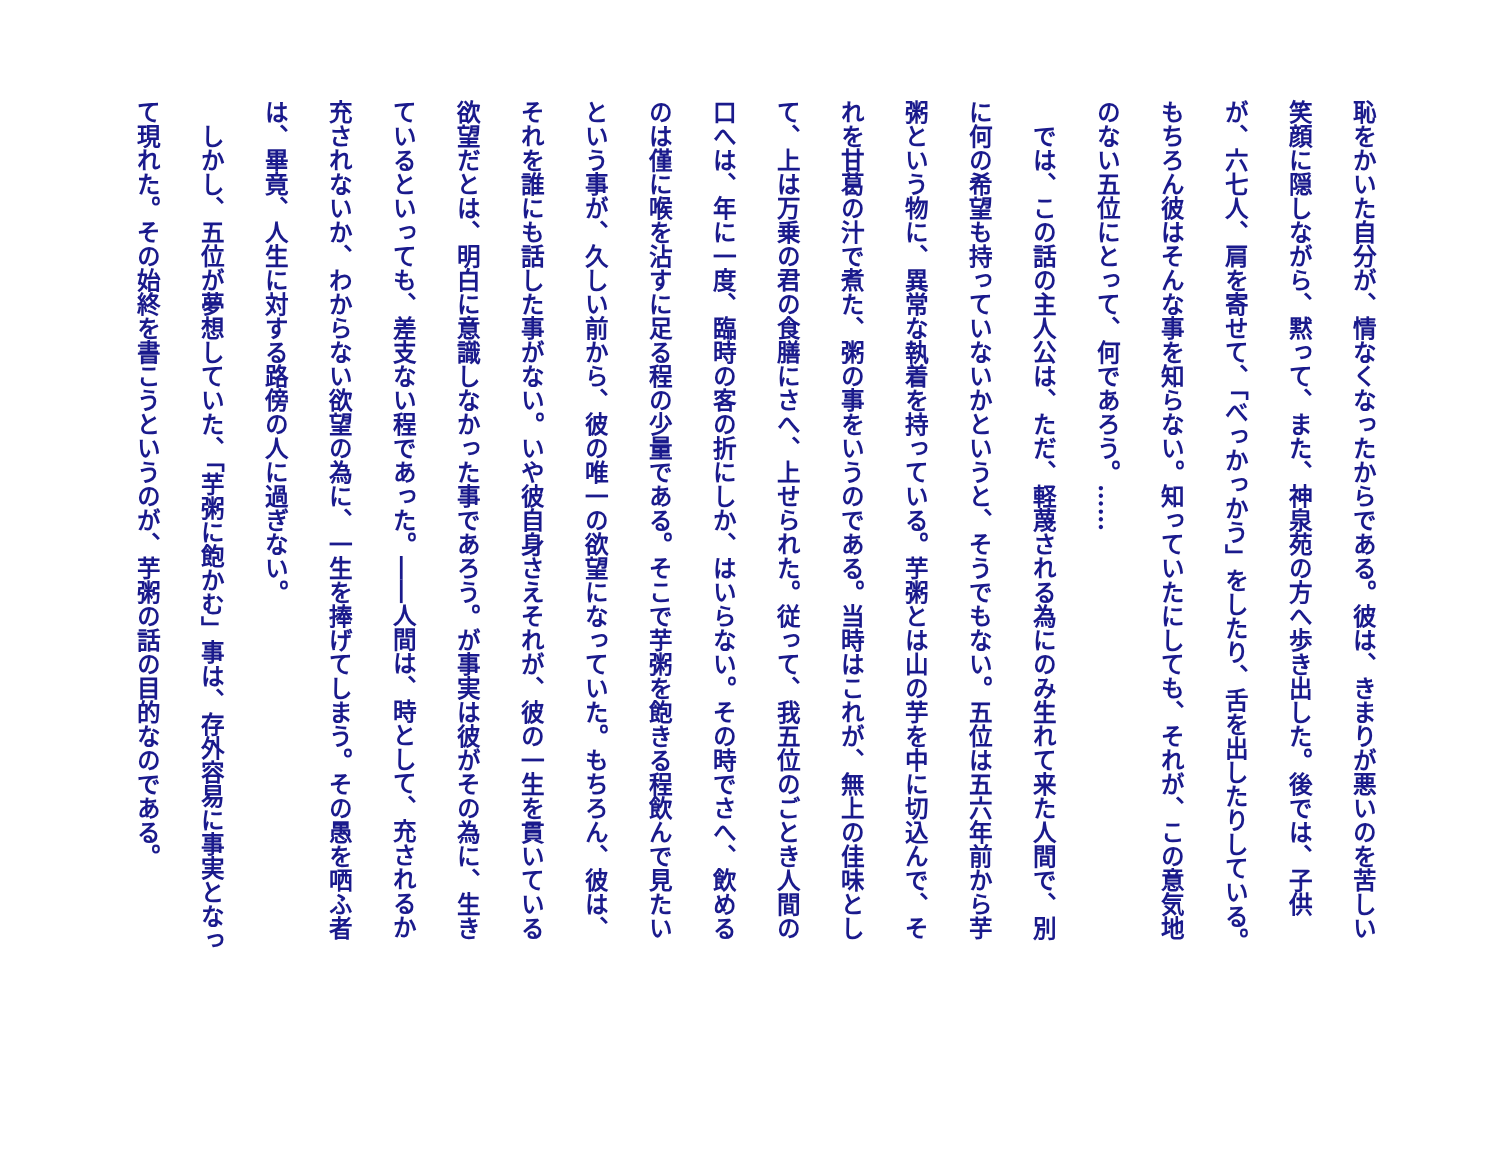恥をかいた自分が、情なくなったからである。彼は、きまりが悪いのを苦しい笑顔に隠しながら、黙って、また、神泉苑の方へ歩き出した。後では、子供が、六七人、肩を寄せて、「べっかっかう」をしたり、舌を出したりしている。もちろん彼はそんな事を知らない。知っていたにしても、それが、この意気地のない五位にとって、何であろう。……
では、この話の主人公は、ただ、軽蔑される為にのみ生れて来た人間で、別に何の希望も持っていないかというと、そうでもない。五位は五六年前から芋粥という物に、異常な執着を持っている。芋粥とは山の芋を中に切込んで、それを甘葛の汁で煮た、粥の事をいうのである。当時はこれが、無上の佳味として、上は万乗の君の食膳にさへ、上せられた。従って、我五位のごとき人間の口へは、年に一度、臨時の客の折にしか、はいらない。その時でさへ、飲めるのは僅に喉を沾すに足る程の少量である。そこで芋粥を飽きる程飲んで見たいという事が、久しい前から、彼の唯一の欲望になっていた。もちろん、彼は、それを誰にも話した事がない。いや彼自身さえそれが、彼の一生を貫いている欲望だとは、明白に意識しなかった事であろう。が事実は彼がその為に、生きているといっても、差支ない程であった。――人間は、時として、充されるか充されないか、わからない欲望の為に、一生を捧げてしまう。その愚を哂ふ者は、畢竟、人生に対する路傍の人に過ぎない。
しかし、五位が夢想していた、「芋粥に飽かむ」事は、存外容易に事実となって現れた。その始終を書こうというのが、芋粥の話の目的なのである。